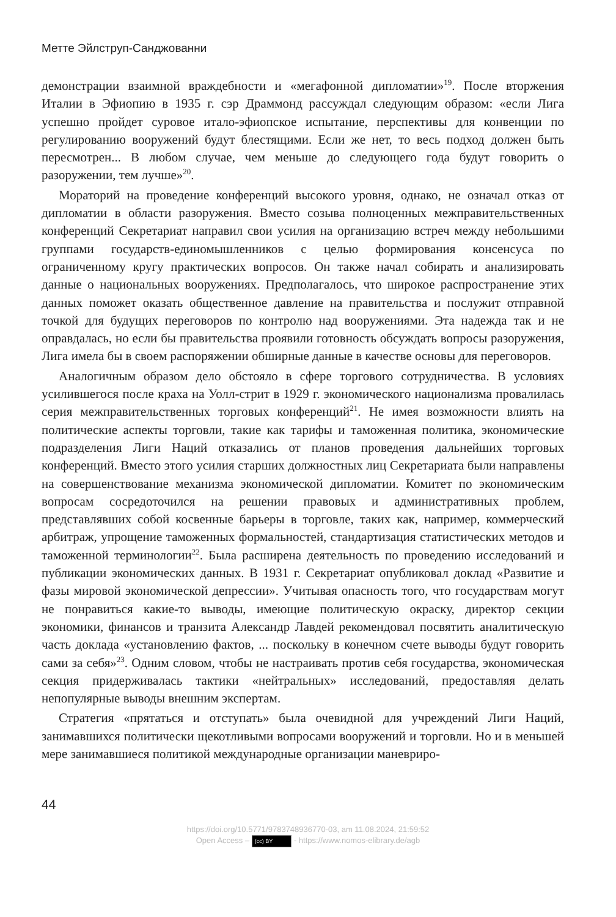Метте Эйлструп-Санджованни
демонстрации взаимной враждебности и «мегафонной дипломатии»<sup>19</sup>. После вторжения Италии в Эфиопию в 1935 г. сэр Драммонд рассуждал следующим образом: «если Лига успешно пройдет суровое итало-эфиопское испытание, перспективы для конвенции по регулированию вооружений будут блестящими. Если же нет, то весь подход должен быть пересмотрен... В любом случае, чем меньше до следующего года будут говорить о разоружении, тем лучше»<sup>20</sup>.
Мораторий на проведение конференций высокого уровня, однако, не означал отказ от дипломатии в области разоружения. Вместо созыва полноценных межправительственных конференций Секретариат направил свои усилия на организацию встреч между небольшими группами государств-единомышленников с целью формирования консенсуса по ограниченному кругу практических вопросов. Он также начал собирать и анализировать данные о национальных вооружениях. Предполагалось, что широкое распространение этих данных поможет оказать общественное давление на правительства и послужит отправной точкой для будущих переговоров по контролю над вооружениями. Эта надежда так и не оправдалась, но если бы правительства проявили готовность обсуждать вопросы разоружения, Лига имела бы в своем распоряжении обширные данные в качестве основы для переговоров.
Аналогичным образом дело обстояло в сфере торгового сотрудничества. В условиях усилившегося после краха на Уолл-стрит в 1929 г. экономического национализма провалилась серия межправительственных торговых конференций<sup>21</sup>. Не имея возможности влиять на политические аспекты торговли, такие как тарифы и таможенная политика, экономические подразделения Лиги Наций отказались от планов проведения дальнейших торговых конференций. Вместо этого усилия старших должностных лиц Секретариата были направлены на совершенствование механизма экономической дипломатии. Комитет по экономическим вопросам сосредоточился на решении правовых и административных проблем, представлявших собой косвенные барьеры в торговле, таких как, например, коммерческий арбитраж, упрощение таможенных формальностей, стандартизация статистических методов и таможенной терминологии<sup>22</sup>. Была расширена деятельность по проведению исследований и публикации экономических данных. В 1931 г. Секретариат опубликовал доклад «Развитие и фазы мировой экономической депрессии». Учитывая опасность того, что государствам могут не понравиться какие-то выводы, имеющие политическую окраску, директор секции экономики, финансов и транзита Александр Лавдей рекомендовал посвятить аналитическую часть доклада «установлению фактов, ... поскольку в конечном счете выводы будут говорить сами за себя»<sup>23</sup>. Одним словом, чтобы не настраивать против себя государства, экономическая секция придерживалась тактики «нейтральных» исследований, предоставляя делать непопулярные выводы внешним экспертам.
Стратегия «прятаться и отступать» была очевидной для учреждений Лиги Наций, занимавшихся политически щекотливыми вопросами вооружений и торговли. Но и в меньшей мере занимавшиеся политикой международные организации маневриро-
44
https://doi.org/10.5771/9783748936770-03, am 11.08.2024, 21:59:52
Open Access – (cc) BY - https://www.nomos-elibrary.de/agb